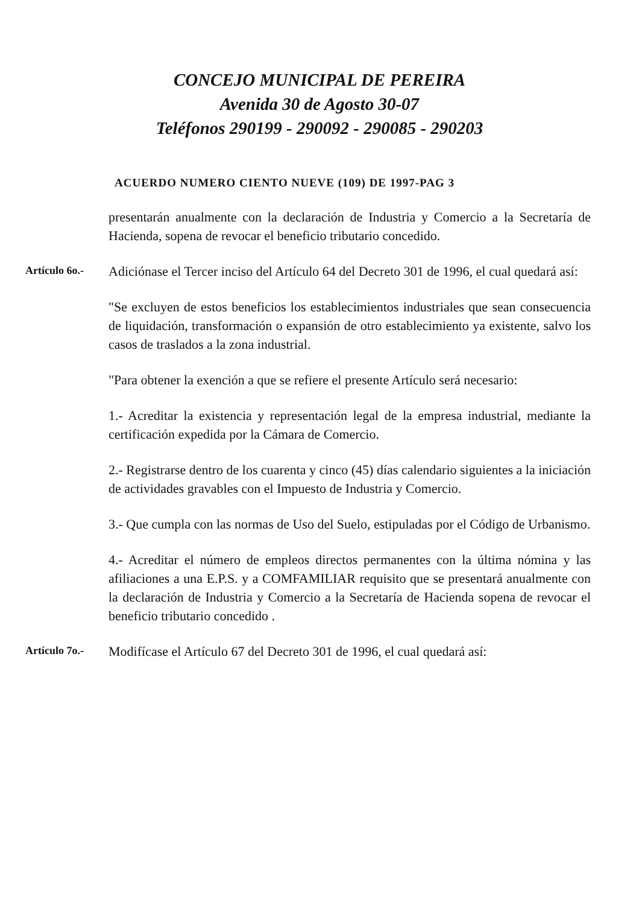CONCEJO MUNICIPAL DE PEREIRA
Avenida 30 de Agosto 30-07
Teléfonos 290199 - 290092 - 290085 - 290203
ACUERDO NUMERO CIENTO NUEVE (109) DE 1997-PAG 3
presentarán anualmente con la declaración de Industria y Comercio a la Secretaría de Hacienda, sopena de revocar el beneficio tributario concedido.
Artículo 6o.-
Adiciónase el Tercer inciso del Artículo 64 del Decreto 301 de 1996, el cual quedará así:
"Se excluyen de estos beneficios los establecimientos industriales que sean consecuencia de liquidación, transformación o expansión de otro establecimiento ya existente, salvo los casos de traslados a la zona industrial.
"Para obtener la exención a que se refiere el presente Artículo será necesario:
1.- Acreditar la existencia y representación legal de la empresa industrial, mediante la certificación expedida por la Cámara de Comercio.
2.- Registrarse dentro de los cuarenta y cinco (45) días calendario siguientes a la iniciación de actividades gravables con el Impuesto de Industria y Comercio.
3.- Que cumpla con las normas de Uso del Suelo, estipuladas por el Código de Urbanismo.
4.- Acreditar el número de empleos directos permanentes con la última nómina y las afiliaciones a una E.P.S. y a COMFAMILIAR requisito que se presentará anualmente con la declaración de Industria y Comercio a la Secretaría de Hacienda sopena de revocar el beneficio tributario concedido .
Artículo 7o.-
Modifícase el Artículo 67 del Decreto 301 de 1996, el cual quedará así: